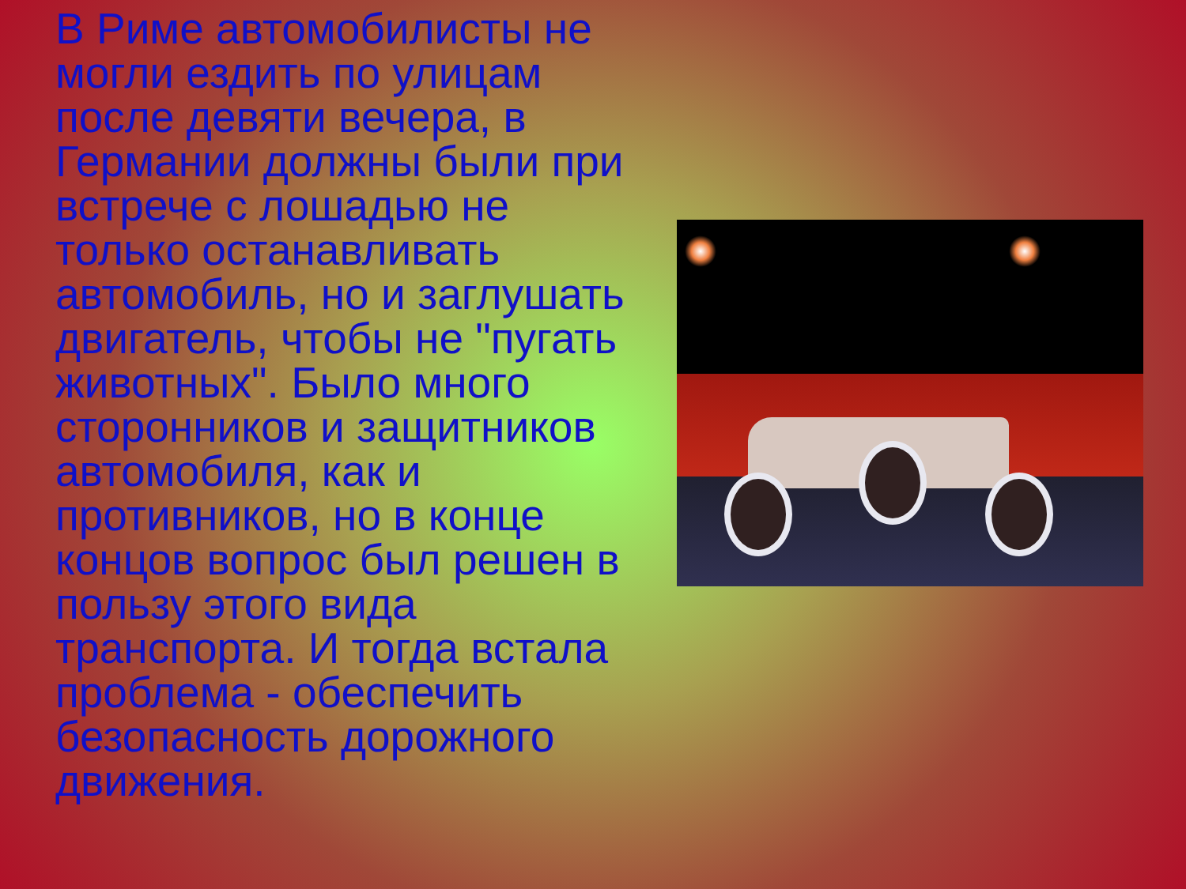В Риме автомобилисты не могли ездить по улицам после девяти вечера, в Германии должны были при встрече с лошадью не только останавливать автомобиль, но и заглушать двигатель, чтобы не "пугать животных". Было много сторонников и защитников автомобиля, как и противников, но в конце концов вопрос был решен в пользу этого вида транспорта. И тогда встала проблема - обеспечить безопасность дорожного движения.